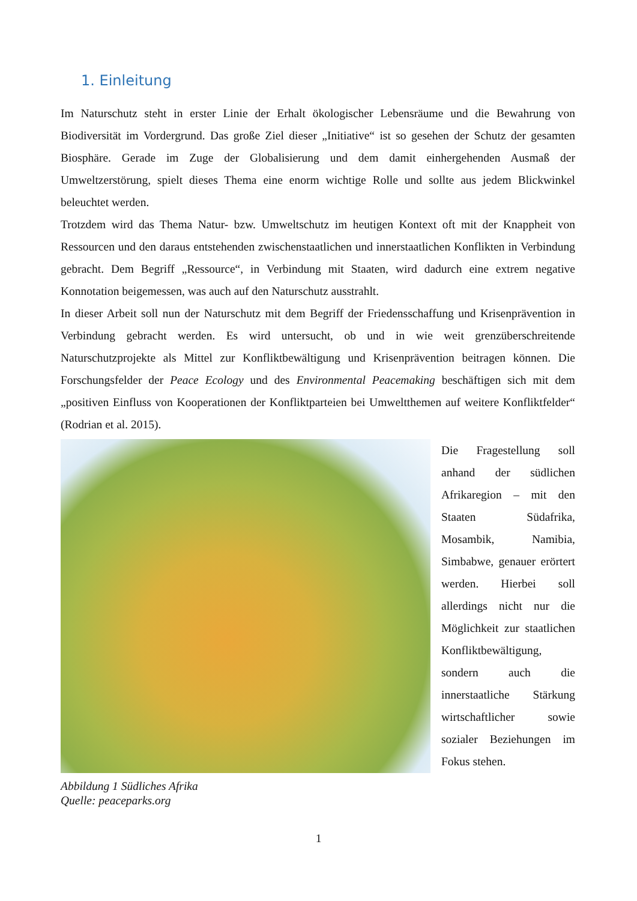1. Einleitung
Im Naturschutz steht in erster Linie der Erhalt ökologischer Lebensräume und die Bewahrung von Biodiversität im Vordergrund. Das große Ziel dieser „Initiative“ ist so gesehen der Schutz der gesamten Biosphäre. Gerade im Zuge der Globalisierung und dem damit einhergehenden Ausmaß der Umweltzerstörung, spielt dieses Thema eine enorm wichtige Rolle und sollte aus jedem Blickwinkel beleuchtet werden.
Trotzdem wird das Thema Natur- bzw. Umweltschutz im heutigen Kontext oft mit der Knappheit von Ressourcen und den daraus entstehenden zwischenstaatlichen und innerstaatlichen Konflikten in Verbindung gebracht. Dem Begriff „Ressource“, in Verbindung mit Staaten, wird dadurch eine extrem negative Konnotation beigemessen, was auch auf den Naturschutz ausstrahlt.
In dieser Arbeit soll nun der Naturschutz mit dem Begriff der Friedensschaffung und Krisenprävention in Verbindung gebracht werden. Es wird untersucht, ob und in wie weit grenzüberschreitende Naturschutzprojekte als Mittel zur Konfliktbewältigung und Krisenprävention beitragen können. Die Forschungsfelder der Peace Ecology und des Environmental Peacemaking beschäftigen sich mit dem „positiven Einfluss von Kooperationen der Konfliktparteien bei Umweltthemen auf weitere Konfliktfelder“ (Rodrian et al. 2015).
Abbildung 1 Südliches Afrika
Quelle: peaceparks.org
Die Fragestellung soll anhand der südlichen Afrikaregion – mit den Staaten Südafrika, Mosambik, Namibia, Simbabwe, genauer erörtert werden. Hierbei soll allerdings nicht nur die Möglichkeit zur staatlichen Konflikt­bewältigung, sondern auch die innerstaatliche Stärkung wirtschaftlicher sowie sozialer Be­ziehungen im Fokus stehen.
1